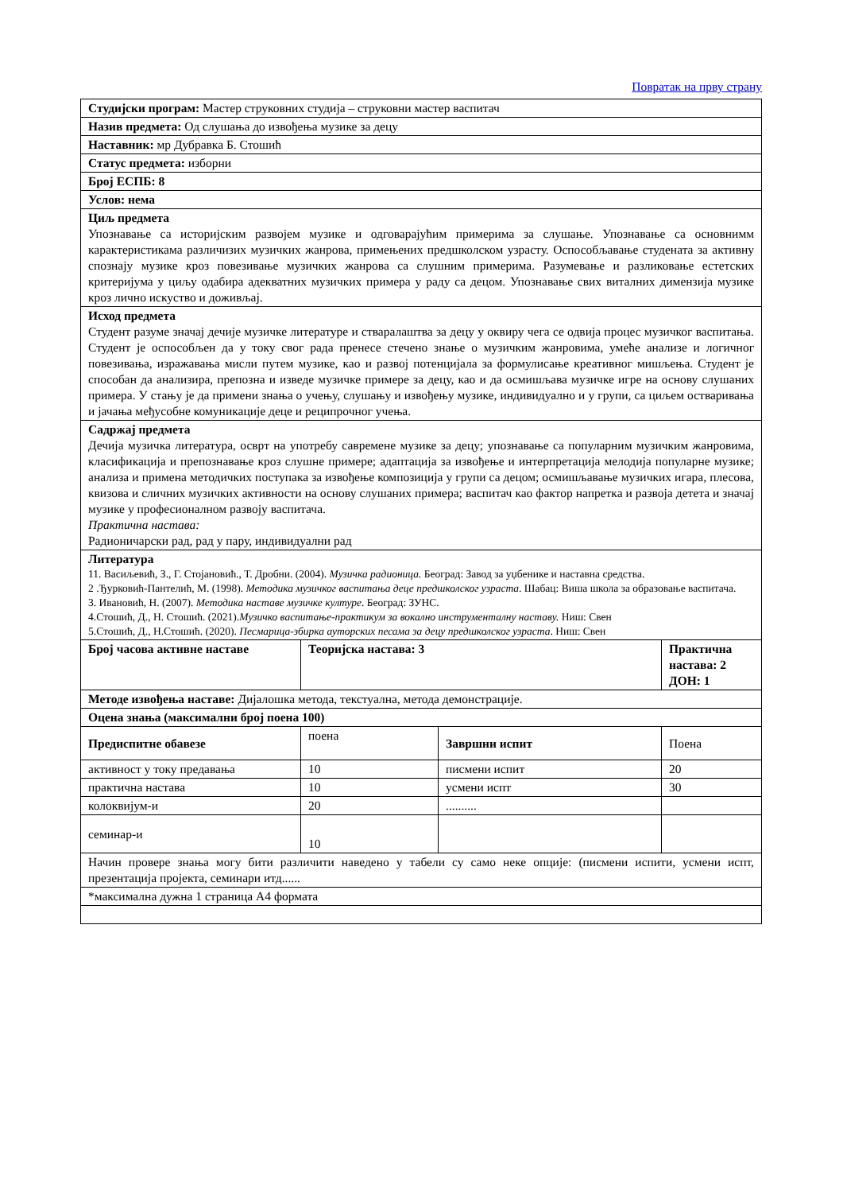Повратак на прву страну
| Студијски програм: Мастер струковних студија – струковни мастер васпитач | | | |
| Назив предмета: Од слушања до извођења музике за децу | | | |
| Наставник: мр Дубравка Б. Стошић | | | |
| Статус предмета: изборни | | | |
| Број ЕСПБ: 8 | | | |
| Услов: нема | | | |
| Циљ предмета Упознавање са историјским развојем музике и одговарајућим примерима за слушање. Упознавање са основнимм карактеристикама различизих музичких жанрова, примењених предшколском узрасту. Оспособљавање студената за активну спознају музике кроз повезивање музичких жанрова са слушним примерима. Разумевање и разликовање естетских критеријума у циљу одабира адекватних музичких примера у раду са децом. Упознавање свих виталних димензија музике кроз лично искуство и доживљај. | | | |
| Исход предмета Студент разуме значај дечије музичке литературе и стваралаштва за децу у оквиру чега се одвија процес музичког васпитања. Студент је оспособљен да у току свог рада пренесе стечено знање о музичким жанровима, умеће анализе и логичног повезивања, изражавања мисли путем музике, као и развој потенцијала за формулисање креативног мишљења. Студент је способан да анализира, препозна и изведе музичке примере за децу, као и да осмишљава музичке игре на основу слушаних примера. У стању је да примени знања о учењу, слушању и извођењу музике, индивидуално и у групи, са циљем остваривања и јачања међусобне комуникације деце и реципрочног учења. | | | |
| Садржај предмета Дечија музичка литература, осврт на употребу савремене музике за децу; упознавање са популарним музичким жанровима, класификација и препознавање кроз слушне примере; адаптација за извођење и интерпретација мелодија популарне музике; анализа и примена методичких поступака за извођење композиција у групи са децом; осмишљавање музичких игара, плесова, квизова и сличних музичких активности на основу слушаних примера; васпитач као фактор напретка и развоја детета и значај музике у професионалном развоју васпитача. Практична настава: Радионичарски рад, рад у пару, индивидуални рад | | | |
| Литература 11. Васиљевић, З., Г. Стојановић., Т. Дробни. (2004). Музичка радионица. Београд: Завод за уџбенике и наставна средства. 2 .Ђурковић-Пантелић, М. (1998). Методика музичког васпитања деце предшколског узраста . Шабац: Виша школа за образовање васпитача. 3. Ивановић, Н. (2007). Методика наставе музичке културе . Београд: ЗУНС. 4.Стошић, Д., Н. Стошић. (2021). Музичко васпитање-практикум за вокално инструменталну наставу. Ниш: Свен 5.Стошић, Д., Н.Стошић. (2020). Песмарица-збирка ауторских песама за децу предшколског узраста . Ниш: Свен | | | |
| Број часова активне наставе | Теоријска настава: 3 | | Практична настава: 2 ДОН: 1 |
| Методе извођења наставе: Дијалошка метода, текстуална, метода демонстрације. | | | |
| Оцена знања (максимални број поена 100) | | | |
| Предиспитне обавезе | поена | Завршни испит | Поена |
| активност у току предавања | 10 | писмени испит | 20 |
| практична настава | 10 | усмени испт | 30 |
| колоквијум-и | 20 | .......... | |
| семинар-и | 10 | | |
| Начин провере знања могу бити различити наведено у табели су само неке опције: (писмени испити, усмени испт, презентација пројекта, семинари итд...... | | | |
| *максимална дужна 1 страница А4 формата | | | |